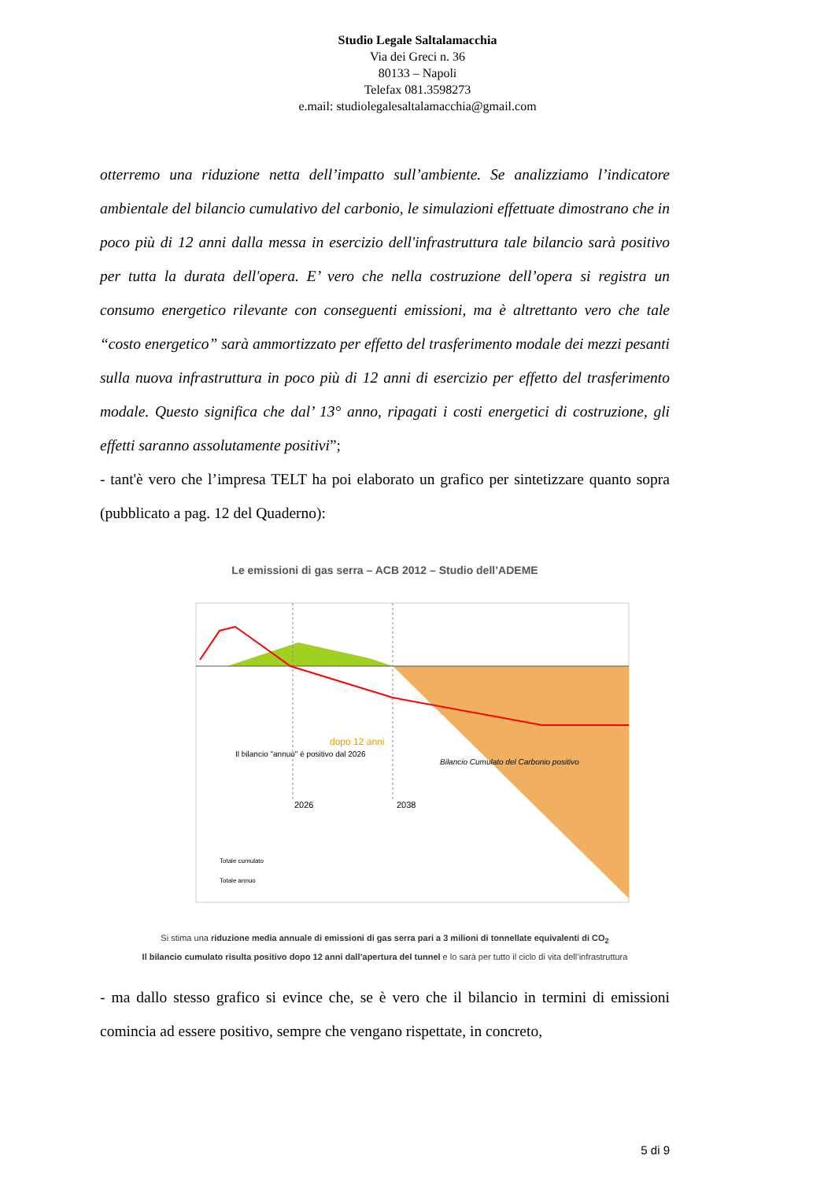Studio Legale Saltalamacchia
Via dei Greci n. 36
80133 – Napoli
Telefax 081.3598273
e.mail: studiolegalesaltalamacchia@gmail.com
otterremo una riduzione netta dell’impatto sull’ambiente. Se analizziamo l’indicatore ambientale del bilancio cumulativo del carbonio, le simulazioni effettuate dimostrano che in poco più di 12 anni dalla messa in esercizio dell'infrastruttura tale bilancio sarà positivo per tutta la durata dell'opera. E’ vero che nella costruzione dell’opera si registra un consumo energetico rilevante con conseguenti emissioni, ma è altrettanto vero che tale “costo energetico” sarà ammortizzato per effetto del trasferimento modale dei mezzi pesanti sulla nuova infrastruttura in poco più di 12 anni di esercizio per effetto del trasferimento modale. Questo significa che dal’ 13° anno, ripagati i costi energetici di costruzione, gli effetti saranno assolutamente positivi”;
- tant'è vero che l’impresa TELT ha poi elaborato un grafico per sintetizzare quanto sopra (pubblicato a pag. 12 del Quaderno):
Le emissioni di gas serra – ACB 2012 – Studio dell’ADEME
Il bilancio "annuo" è positivo dal 2026
dopo 12 anni
Bilancio Cumulato del Carbonio positivo
2026
2038
Totale cumulato
Totale annuo
Si stima una riduzione media annuale di emissioni di gas serra pari a 3 milioni di tonnellate equivalenti di CO<sub>2</sub>
Il bilancio cumulato risulta positivo dopo 12 anni dall’apertura del tunnel e lo sarà per tutto il ciclo di vita dell’infrastruttura
- ma dallo stesso grafico si evince che, se è vero che il bilancio in termini di emissioni comincia ad essere positivo, sempre che vengano rispettate, in concreto,
5 di 9